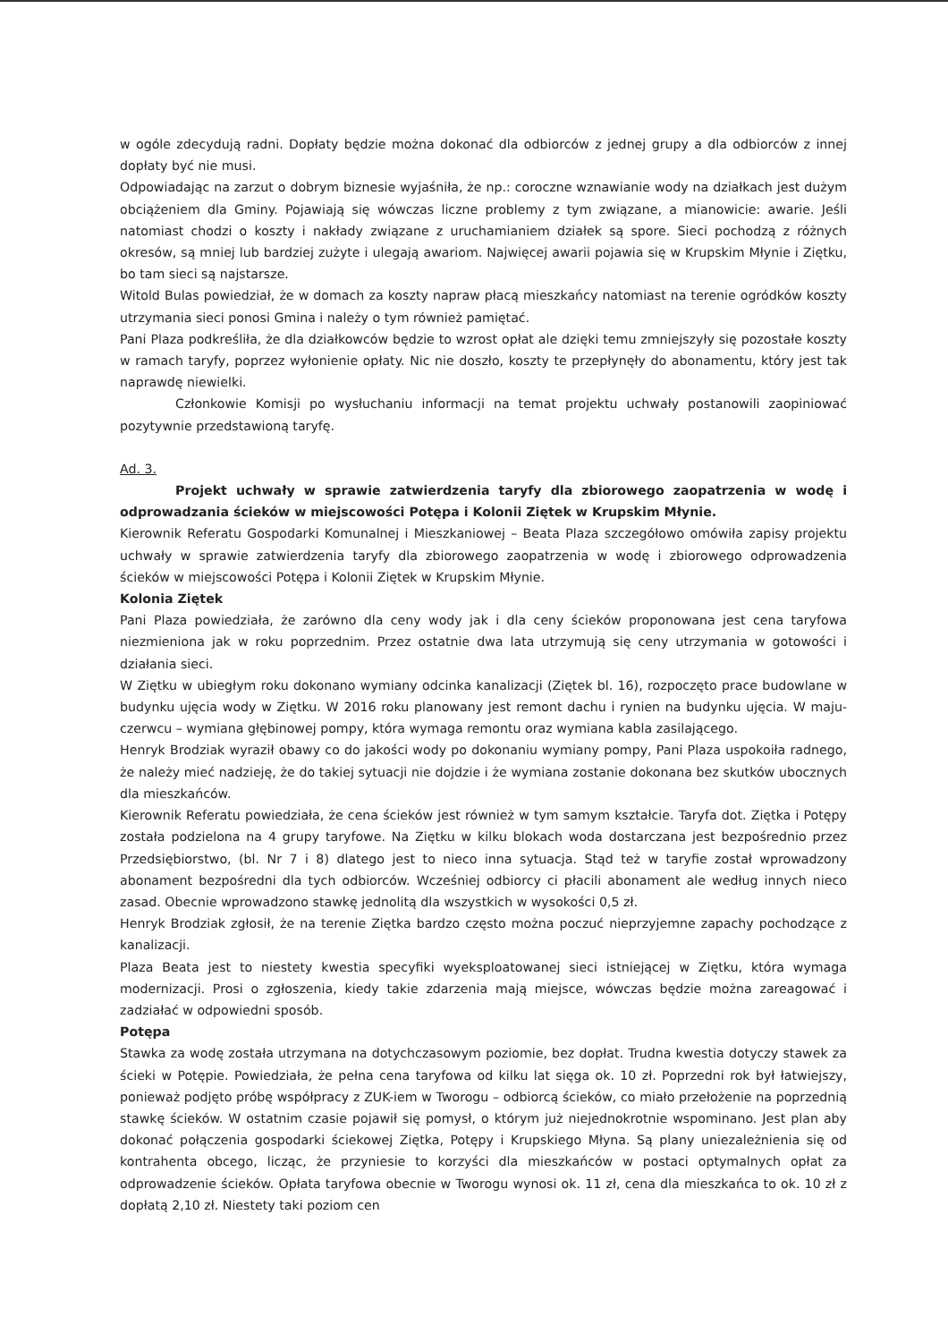w ogóle zdecydują radni. Dopłaty będzie można dokonać dla odbiorców z jednej grupy a dla odbiorców z innej dopłaty być nie musi.
Odpowiadając na zarzut o dobrym biznesie wyjaśniła, że np.: coroczne wznawianie wody na działkach jest dużym obciążeniem dla Gminy. Pojawiają się wówczas liczne problemy z tym związane, a mianowicie: awarie. Jeśli natomiast chodzi o koszty i nakłady związane z uruchamianiem działek są spore. Sieci pochodzą z różnych okresów, są mniej lub bardziej zużyte i ulegają awariom. Najwięcej awarii pojawia się w Krupskim Młynie i Ziętku, bo tam sieci są najstarsze.
Witold Bulas powiedział, że w domach za koszty napraw płacą mieszkańcy natomiast na terenie ogródków koszty utrzymania sieci ponosi Gmina i należy o tym również pamiętać.
Pani Plaza podkreśliła, że dla działkowców będzie to wzrost opłat ale dzięki temu zmniejszyły się pozostałe koszty w ramach taryfy, poprzez wyłonienie opłaty. Nic nie doszło, koszty te przepłynęły do abonamentu, który jest tak naprawdę niewielki.
Członkowie Komisji po wysłuchaniu informacji na temat projektu uchwały postanowili zaopiniować pozytywnie przedstawioną taryfę.
Ad. 3.
Projekt uchwały w sprawie zatwierdzenia taryfy dla zbiorowego zaopatrzenia w wodę i odprowadzania ścieków w miejscowości Potępa i Kolonii Ziętek w Krupskim Młynie.
Kierownik Referatu Gospodarki Komunalnej i Mieszkaniowej – Beata Plaza szczegółowo omówiła zapisy projektu uchwały w sprawie zatwierdzenia taryfy dla zbiorowego zaopatrzenia w wodę i zbiorowego odprowadzenia ścieków w miejscowości Potępa i Kolonii Ziętek w Krupskim Młynie.
Kolonia Ziętek
Pani Plaza powiedziała, że zarówno dla ceny wody jak i dla ceny ścieków proponowana jest cena taryfowa niezmieniona jak w roku poprzednim. Przez ostatnie dwa lata utrzymują się ceny utrzymania w gotowości i działania sieci.
W Ziętku w ubiegłym roku dokonano wymiany odcinka kanalizacji (Ziętek bl. 16), rozpoczęto prace budowlane w budynku ujęcia wody w Ziętku. W 2016 roku planowany jest remont dachu i rynien na budynku ujęcia. W maju-czerwcu – wymiana głębinowej pompy, która wymaga remontu oraz wymiana kabla zasilającego.
Henryk Brodziak wyraził obawy co do jakości wody po dokonaniu wymiany pompy, Pani Plaza uspokoiła radnego, że należy mieć nadzieję, że do takiej sytuacji nie dojdzie i że wymiana zostanie dokonana bez skutków ubocznych dla mieszkańców.
Kierownik Referatu powiedziała, że cena ścieków jest również w tym samym kształcie. Taryfa dot. Ziętka i Potępy została podzielona na 4 grupy taryfowe. Na Ziętku w kilku blokach woda dostarczana jest bezpośrednio przez Przedsiębiorstwo, (bl. Nr 7 i 8) dlatego jest to nieco inna sytuacja. Stąd też w taryfie został wprowadzony abonament bezpośredni dla tych odbiorców. Wcześniej odbiorcy ci płacili abonament ale według innych nieco zasad. Obecnie wprowadzono stawkę jednolitą dla wszystkich w wysokości 0,5 zł.
Henryk Brodziak zgłosił, że na terenie Ziętka bardzo często można poczuć nieprzyjemne zapachy pochodzące z kanalizacji.
Plaza Beata jest to niestety kwestia specyfiki wyeksploatowanej sieci istniejącej w Ziętku, która wymaga modernizacji. Prosi o zgłoszenia, kiedy takie zdarzenia mają miejsce, wówczas będzie można zareagować i zadziałać w odpowiedni sposób.
Potępa
Stawka za wodę została utrzymana na dotychczasowym poziomie, bez dopłat. Trudna kwestia dotyczy stawek za ścieki w Potępie. Powiedziała, że pełna cena taryfowa od kilku lat sięga ok. 10 zł. Poprzedni rok był łatwiejszy, ponieważ podjęto próbę współpracy z ZUK-iem w Tworogu – odbiorcą ścieków, co miało przełożenie na poprzednią stawkę ścieków. W ostatnim czasie pojawił się pomysł, o którym już niejednokrotnie wspominano. Jest plan aby dokonać połączenia gospodarki ściekowej Ziętka, Potępy i Krupskiego Młyna. Są plany uniezależnienia się od kontrahenta obcego, licząc, że przyniesie to korzyści dla mieszkańców w postaci optymalnych opłat za odprowadzenie ścieków. Opłata taryfowa obecnie w Tworogu wynosi ok. 11 zł, cena dla mieszkańca to ok. 10 zł z dopłatą 2,10 zł. Niestety taki poziom cen